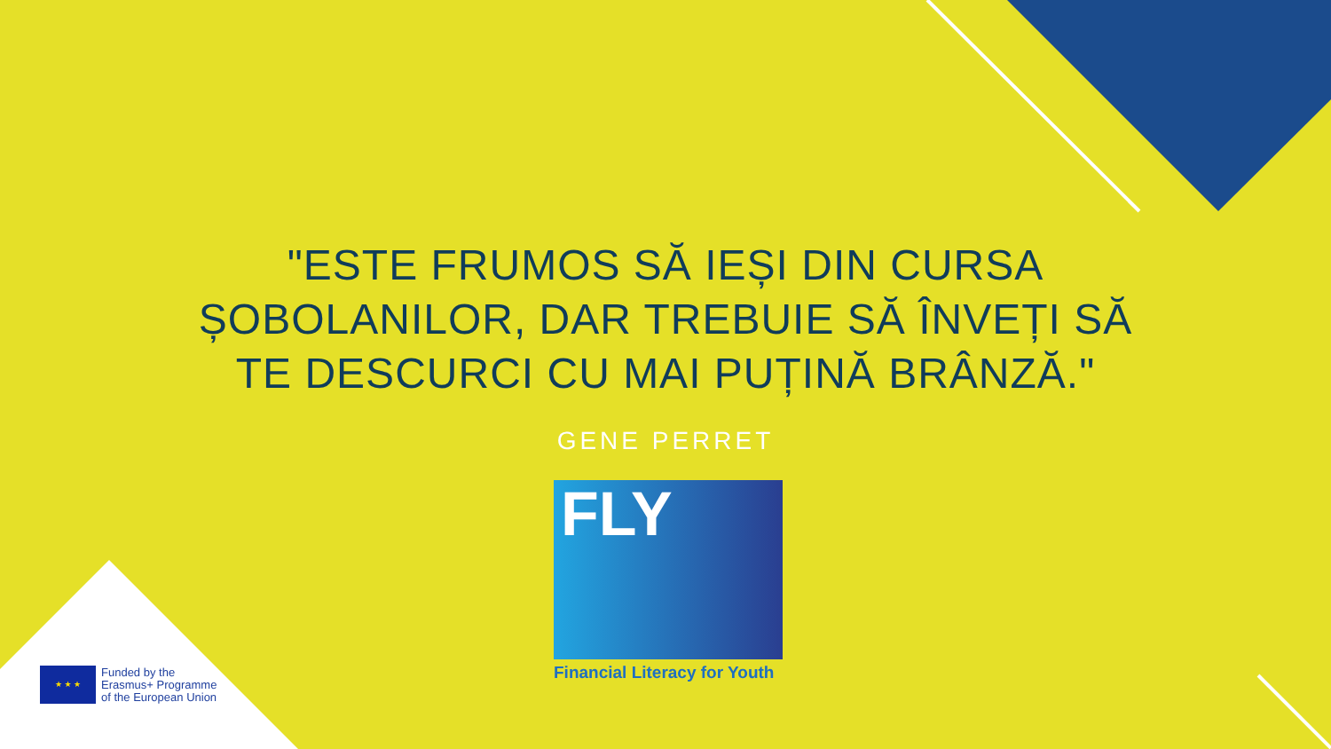"ESTE FRUMOS SĂ IEȘI DIN CURSA
ȘOBOLANILOR, DAR TREBUIE SĂ ÎNVEȚI SĂ
TE DESCURCI CU MAI PUȚINĂ BRÂNZĂ."
GENE PERRET
FLY
Financial Literacy for Youth
★ ★ ★
Funded by the
Erasmus+ Programme
of the European Union